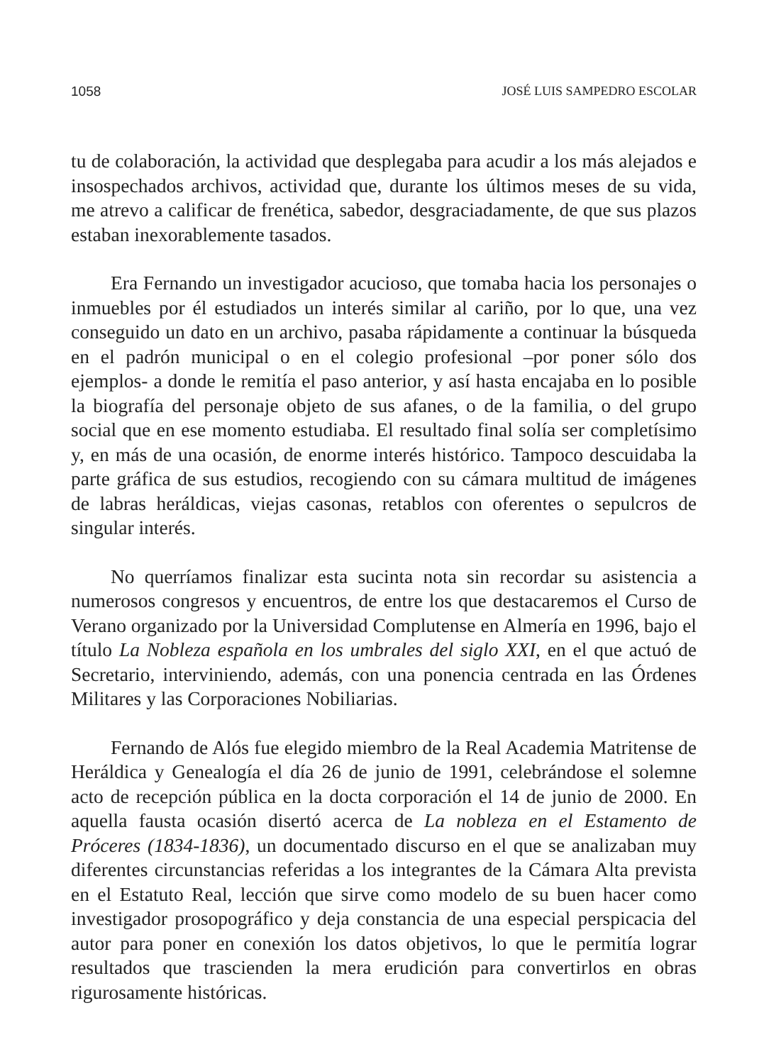1058 JOSÉ LUIS SAMPEDRO ESCOLAR
tu de colaboración, la actividad que desplegaba para acudir a los más alejados e insospechados archivos, actividad que, durante los últimos meses de su vida, me atrevo a calificar de frenética, sabedor, desgraciadamente, de que sus plazos estaban inexorablemente tasados.
Era Fernando un investigador acucioso, que tomaba hacia los personajes o inmuebles por él estudiados un interés similar al cariño, por lo que, una vez conseguido un dato en un archivo, pasaba rápidamente a continuar la búsqueda en el padrón municipal o en el colegio profesional –por poner sólo dos ejemplos- a donde le remitía el paso anterior, y así hasta encajaba en lo posible la biografía del personaje objeto de sus afanes, o de la familia, o del grupo social que en ese momento estudiaba. El resultado final solía ser completísimo y, en más de una ocasión, de enorme interés histórico. Tampoco descuidaba la parte gráfica de sus estudios, recogiendo con su cámara multitud de imágenes de labras heráldicas, viejas casonas, retablos con oferentes o sepulcros de singular interés.
No querríamos finalizar esta sucinta nota sin recordar su asistencia a numerosos congresos y encuentros, de entre los que destacaremos el Curso de Verano organizado por la Universidad Complutense en Almería en 1996, bajo el título La Nobleza española en los umbrales del siglo XXI, en el que actuó de Secretario, interviniendo, además, con una ponencia centrada en las Órdenes Militares y las Corporaciones Nobiliarias.
Fernando de Alós fue elegido miembro de la Real Academia Matritense de Heráldica y Genealogía el día 26 de junio de 1991, celebrándose el solemne acto de recepción pública en la docta corporación el 14 de junio de 2000. En aquella fausta ocasión disertó acerca de La nobleza en el Estamento de Próceres (1834-1836), un documentado discurso en el que se analizaban muy diferentes circunstancias referidas a los integrantes de la Cámara Alta prevista en el Estatuto Real, lección que sirve como modelo de su buen hacer como investigador prosopográfico y deja constancia de una especial perspicacia del autor para poner en conexión los datos objetivos, lo que le permitía lograr resultados que trascienden la mera erudición para convertirlos en obras rigurosamente históricas.